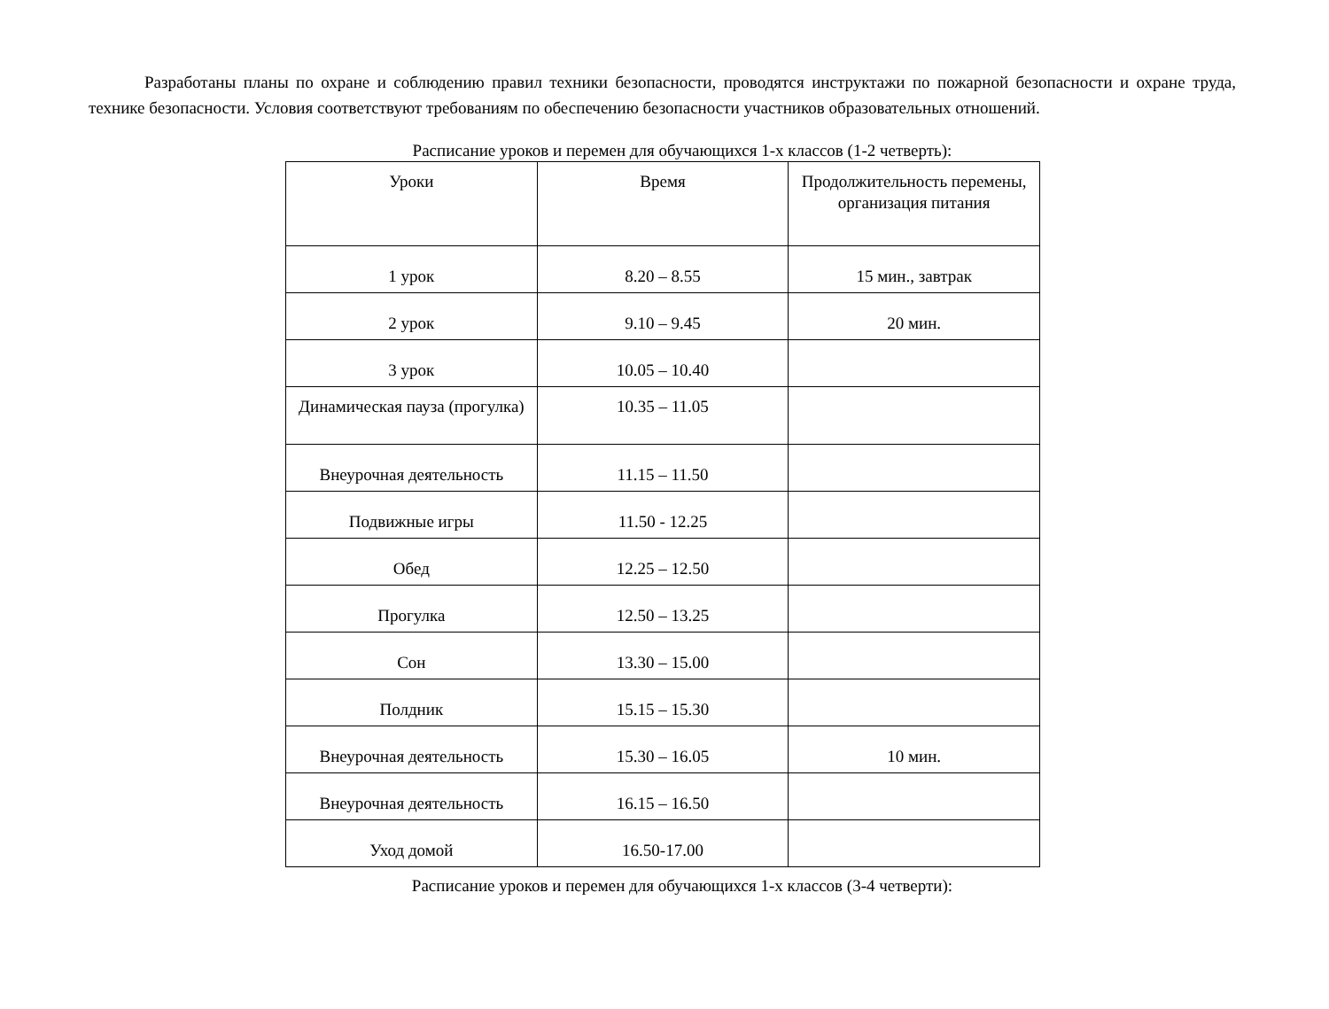Разработаны планы по охране и соблюдению правил техники безопасности, проводятся инструктажи по пожарной безопасности и охране труда, технике безопасности. Условия соответствуют требованиям по обеспечению безопасности участников образовательных отношений.
Расписание уроков и перемен для обучающихся 1-х классов (1-2 четверть):
| Уроки | Время | Продолжительность перемены, организация питания |
| --- | --- | --- |
| 1 урок | 8.20 – 8.55 | 15 мин., завтрак |
| 2 урок | 9.10 – 9.45 | 20 мин. |
| 3 урок | 10.05 – 10.40 | |
| Динамическая пауза (прогулка) | 10.35 – 11.05 | |
| Внеурочная деятельность | 11.15 – 11.50 | |
| Подвижные игры | 11.50 - 12.25 | |
| Обед | 12.25 – 12.50 | |
| Прогулка | 12.50 – 13.25 | |
| Сон | 13.30 – 15.00 | |
| Полдник | 15.15 – 15.30 | |
| Внеурочная деятельность | 15.30 – 16.05 | 10 мин. |
| Внеурочная деятельность | 16.15 – 16.50 | |
| Уход домой | 16.50-17.00 | |
Расписание уроков и перемен для обучающихся 1-х классов (3-4 четверти):